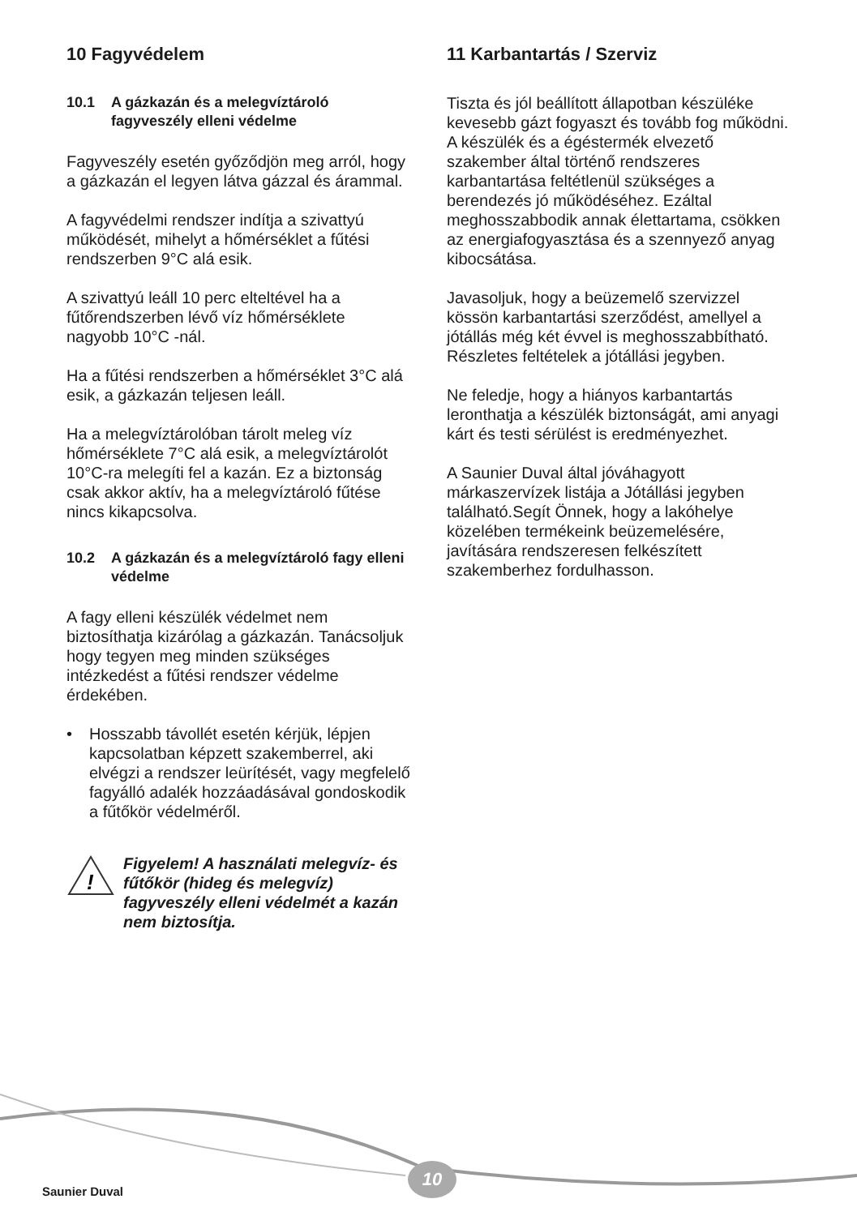10 Fagyvédelem
10.1 A gázkazán és a melegvíztároló fagyveszély elleni védelme
Fagyveszély esetén győződjön meg arról, hogy a gázkazán el legyen látva gázzal és árammal.
A fagyvédelmi rendszer indítja a szivattyú működését, mihelyt a hőmérséklet a fűtési rendszerben 9°C alá esik.
A szivattyú leáll 10 perc elteltével ha a fűtőrendszerben lévő víz hőmérséklete nagyobb 10°C -nál.
Ha a fűtési rendszerben a hőmérséklet 3°C alá esik, a gázkazán teljesen leáll.
Ha a melegvíztárolóban tárolt meleg víz hőmérséklete 7°C alá esik, a melegvíztárolót 10°C-ra melegíti fel a kazán. Ez a biztonság csak akkor aktív, ha a melegvíztároló fűtése nincs kikapcsolva.
10.2 A gázkazán és a melegvíztároló fagy elleni védelme
A fagy elleni készülék védelmet nem biztosíthatja kizárólag a gázkazán. Tanácsoljuk hogy tegyen meg minden szükséges intézkedést a fűtési rendszer védelme érdekében.
• Hosszabb távollét esetén kérjük, lépjen kapcsolatban képzett szakemberrel, aki elvégzi a rendszer leürítését, vagy megfelelő fagyálló adalék hozzáadásával gondoskodik a fűtőkör védelméről.
!
Figyelem! A használati melegvíz- és fűtőkör (hideg és melegvíz) fagyveszély elleni védelmét a kazán nem biztosítja.
11 Karbantartás / Szerviz
Tiszta és jól beállított állapotban készüléke kevesebb gázt fogyaszt és tovább fog működni. A készülék és a égéstermék elvezető szakember által történő rendszeres karbantartása feltétlenül szükséges a berendezés jó működéséhez. Ezáltal meghosszabbodik annak élettartama, csökken az energiafogyasztása és a szennyező anyag kibocsátása.
Javasoljuk, hogy a beüzemelő szervizzel kössön karbantartási szerződést, amellyel a jótállás még két évvel is meghosszabbítható. Részletes feltételek a jótállási jegyben.
Ne feledje, hogy a hiányos karbantartás leronthatja a készülék biztonságát, ami anyagi kárt és testi sérülést is eredményezhet.
A Saunier Duval által jóváhagyott márkaszervízek listája a Jótállási jegyben található.Segít Önnek, hogy a lakóhelye közelében termékeink beüzemelésére, javítására rendszeresen felkészített szakemberhez fordulhasson.
Saunier Duval 10